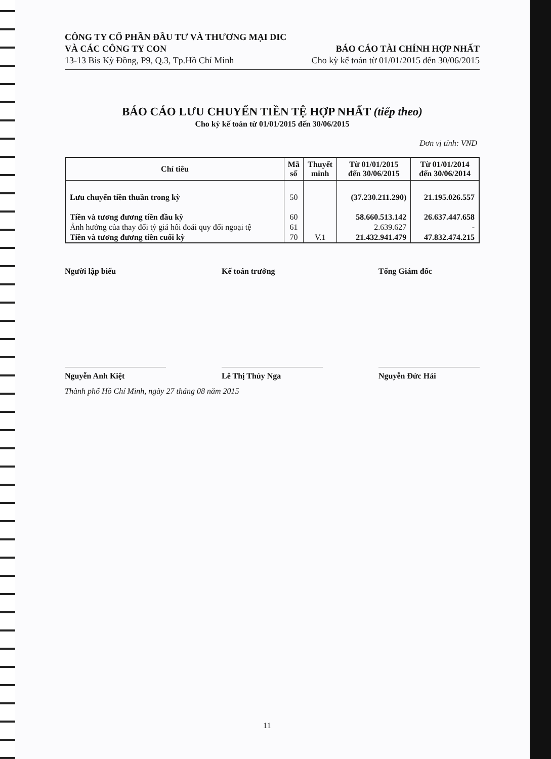CÔNG TY CỔ PHẦN ĐẦU TƯ VÀ THƯƠNG MẠI DIC
VÀ CÁC CÔNG TY CON
13-13 Bis Kỳ Đồng, P9, Q.3, Tp.Hồ Chí Minh
BÁO CÁO TÀI CHÍNH HỢP NHẤT
Cho kỳ kế toán từ 01/01/2015 đến 30/06/2015
BÁO CÁO LƯU CHUYỂN TIỀN TỆ HỢP NHẤT (tiếp theo)
Cho kỳ kế toán từ 01/01/2015 đến 30/06/2015
Đơn vị tính: VND
| Chỉ tiêu | Mã số | Thuyết minh | Từ 01/01/2015 đến 30/06/2015 | Từ 01/01/2014 đến 30/06/2014 |
| --- | --- | --- | --- | --- |
| Lưu chuyển tiền thuần trong kỳ | 50 | | (37.230.211.290) | 21.195.026.557 |
| Tiền và tương đương tiền đầu kỳ | 60 | | 58.660.513.142 | 26.637.447.658 |
| Ảnh hưởng của thay đổi tỷ giá hối đoái quy đổi ngoại tệ | 61 | | 2.639.627 | - |
| Tiền và tương đương tiền cuối kỳ | 70 | V.1 | 21.432.941.479 | 47.832.474.215 |
Người lập biểu Kế toán trưởng Tổng Giám đốc
Nguyễn Anh Kiệt Lê Thị Thúy Nga Nguyễn Đức Hải
Thành phố Hồ Chí Minh, ngày 27 tháng 08 năm 2015
11